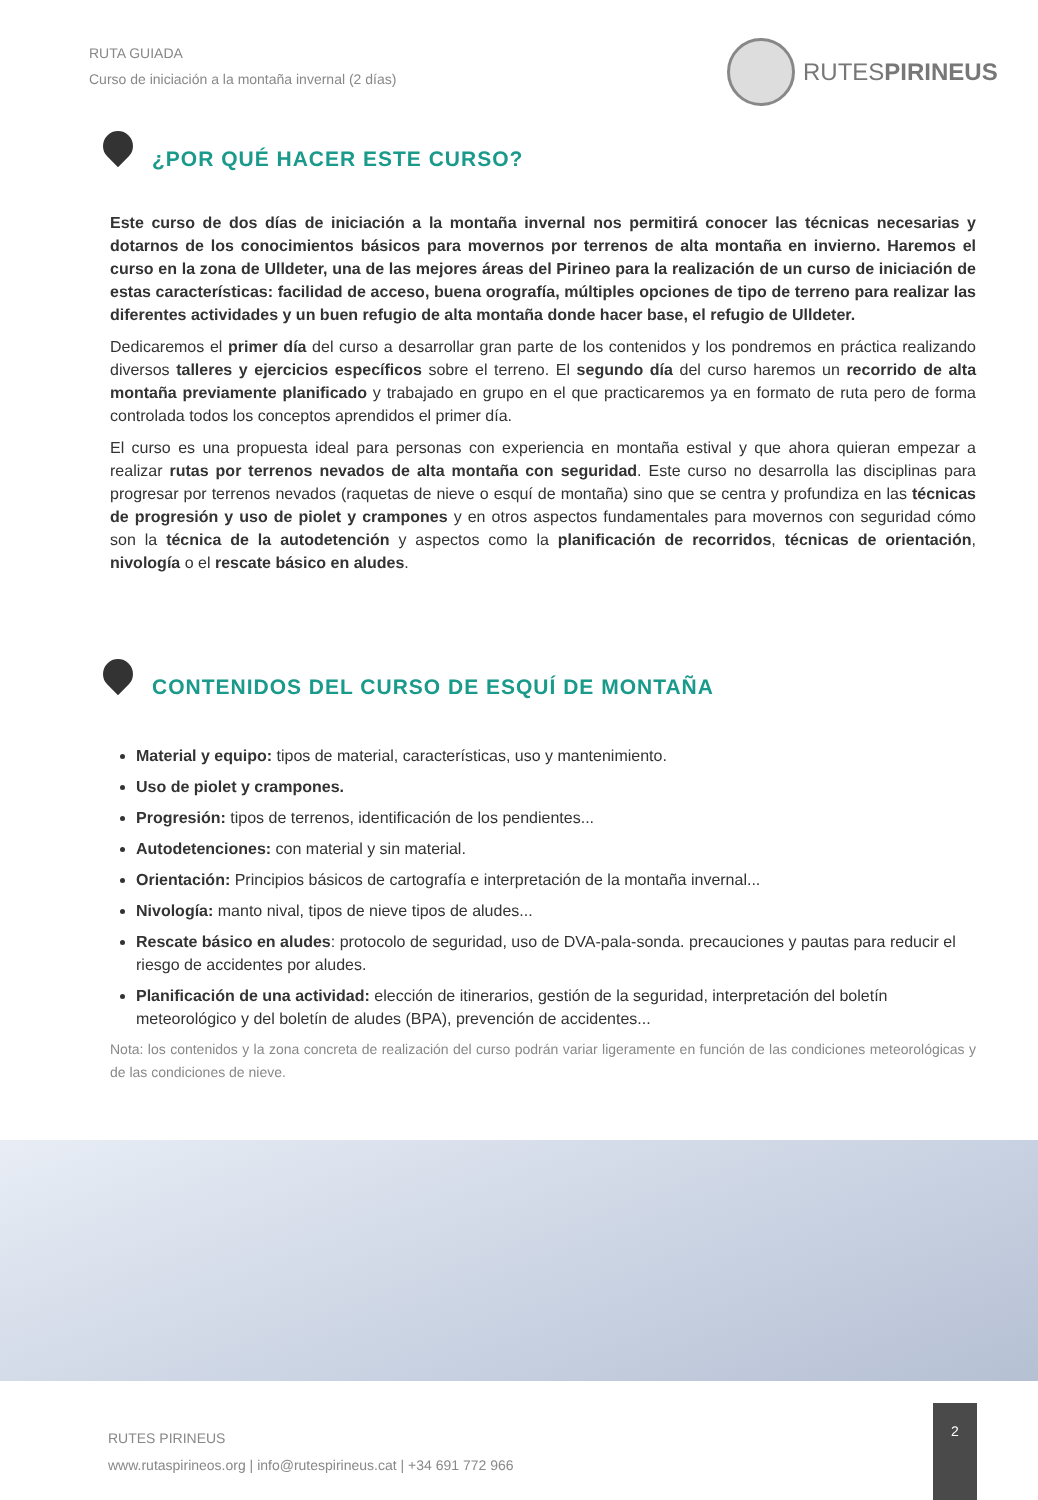RUTA GUIADA
Curso de iniciación a la montaña invernal (2 días)
RUTESPIRINEUS
¿POR QUÉ HACER ESTE CURSO?
Este curso de dos días de iniciación a la montaña invernal nos permitirá conocer las técnicas necesarias y dotarnos de los conocimientos básicos para movernos por terrenos de alta montaña en invierno. Haremos el curso en la zona de Ulldeter, una de las mejores áreas del Pirineo para la realización de un curso de iniciación de estas características: facilidad de acceso, buena orografía, múltiples opciones de tipo de terreno para realizar las diferentes actividades y un buen refugio de alta montaña donde hacer base, el refugio de Ulldeter.
Dedicaremos el primer día del curso a desarrollar gran parte de los contenidos y los pondremos en práctica realizando diversos talleres y ejercicios específicos sobre el terreno. El segundo día del curso haremos un recorrido de alta montaña previamente planificado y trabajado en grupo en el que practicaremos ya en formato de ruta pero de forma controlada todos los conceptos aprendidos el primer día.
El curso es una propuesta ideal para personas con experiencia en montaña estival y que ahora quieran empezar a realizar rutas por terrenos nevados de alta montaña con seguridad. Este curso no desarrolla las disciplinas para progresar por terrenos nevados (raquetas de nieve o esquí de montaña) sino que se centra y profundiza en las técnicas de progresión y uso de piolet y crampones y en otros aspectos fundamentales para movernos con seguridad cómo son la técnica de la autodetención y aspectos como la planificación de recorridos, técnicas de orientación, nivología o el rescate básico en aludes.
CONTENIDOS DEL CURSO DE ESQUÍ DE MONTAÑA
Material y equipo: tipos de material, características, uso y mantenimiento.
Uso de piolet y crampones.
Progresión: tipos de terrenos, identificación de los pendientes...
Autodetenciones: con material y sin material.
Orientación: Principios básicos de cartografía e interpretación de la montaña invernal...
Nivología: manto nival, tipos de nieve tipos de aludes...
Rescate básico en aludes: protocolo de seguridad, uso de DVA-pala-sonda. precauciones y pautas para reducir el riesgo de accidentes por aludes.
Planificación de una actividad: elección de itinerarios, gestión de la seguridad, interpretación del boletín meteorológico y del boletín de aludes (BPA), prevención de accidentes...
Nota: los contenidos y la zona concreta de realización del curso podrán variar ligeramente en función de las condiciones meteorológicas y de las condiciones de nieve.
RUTES PIRINEUS
www.rutaspirineos.org | info@rutespirineus.cat | +34 691 772 966
2